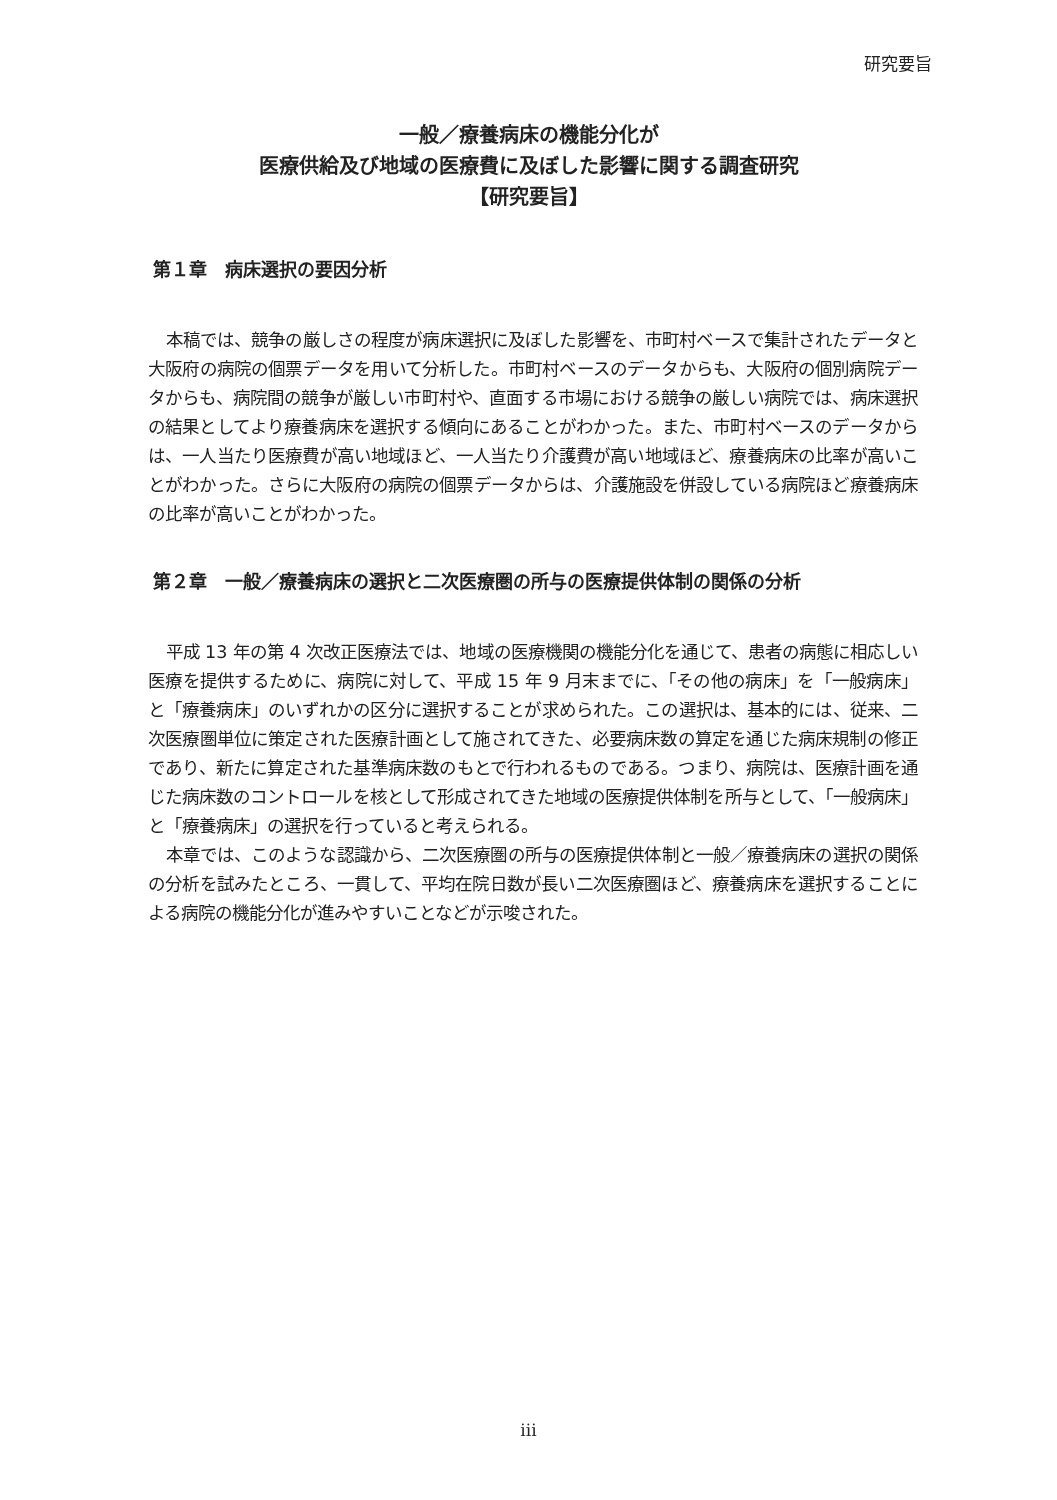研究要旨
一般／療養病床の機能分化が
医療供給及び地域の医療費に及ぼした影響に関する調査研究
【研究要旨】
第１章　病床選択の要因分析
本稿では、競争の厳しさの程度が病床選択に及ぼした影響を、市町村ベースで集計されたデータと大阪府の病院の個票データを用いて分析した。市町村ベースのデータからも、大阪府の個別病院データからも、病院間の競争が厳しい市町村や、直面する市場における競争の厳しい病院では、病床選択の結果としてより療養病床を選択する傾向にあることがわかった。また、市町村ベースのデータからは、一人当たり医療費が高い地域ほど、一人当たり介護費が高い地域ほど、療養病床の比率が高いことがわかった。さらに大阪府の病院の個票データからは、介護施設を併設している病院ほど療養病床の比率が高いことがわかった。
第２章　一般／療養病床の選択と二次医療圏の所与の医療提供体制の関係の分析
平成 13 年の第 4 次改正医療法では、地域の医療機関の機能分化を通じて、患者の病態に相応しい医療を提供するために、病院に対して、平成 15 年 9 月末までに、「その他の病床」を「一般病床」と「療養病床」のいずれかの区分に選択することが求められた。この選択は、基本的には、従来、二次医療圏単位に策定された医療計画として施されてきた、必要病床数の算定を通じた病床規制の修正であり、新たに算定された基準病床数のもとで行われるものである。つまり、病院は、医療計画を通じた病床数のコントロールを核として形成されてきた地域の医療提供体制を所与として、「一般病床」と「療養病床」の選択を行っていると考えられる。
本章では、このような認識から、二次医療圏の所与の医療提供体制と一般／療養病床の選択の関係の分析を試みたところ、一貫して、平均在院日数が長い二次医療圏ほど、療養病床を選択することによる病院の機能分化が進みやすいことなどが示唆された。
iii